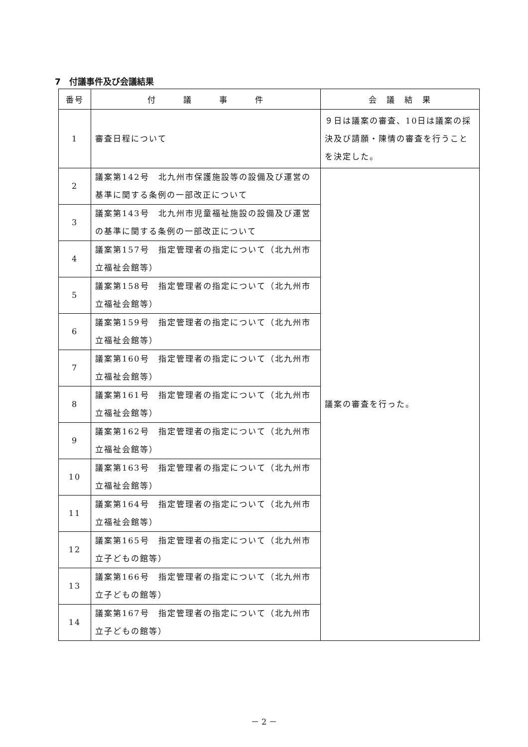7　付議事件及び会議結果
| 番号 | 付 議 事 件 | 会 議 結 果 |
| --- | --- | --- |
| 1 | 審査日程について | ９日は議案の審査、10日は議案の採決及び請願・陳情の審査を行うことを決定した。 |
| 2 | 議案第142号 北九州市保護施設等の設備及び運営の基準に関する条例の一部改正について | 議案の審査を行った。 |
| 3 | 議案第143号 北九州市児童福祉施設の設備及び運営の基準に関する条例の一部改正について | |
| 4 | 議案第157号 指定管理者の指定について（北九州市立福祉会館等） | |
| 5 | 議案第158号 指定管理者の指定について（北九州市立福祉会館等） | |
| 6 | 議案第159号 指定管理者の指定について（北九州市立福祉会館等） | |
| 7 | 議案第160号 指定管理者の指定について（北九州市立福祉会館等） | |
| 8 | 議案第161号 指定管理者の指定について（北九州市立福祉会館等） | |
| 9 | 議案第162号 指定管理者の指定について（北九州市立福祉会館等） | |
| 10 | 議案第163号 指定管理者の指定について（北九州市立福祉会館等） | |
| 11 | 議案第164号 指定管理者の指定について（北九州市立福祉会館等） | |
| 12 | 議案第165号 指定管理者の指定について（北九州市立子どもの館等） | |
| 13 | 議案第166号 指定管理者の指定について（北九州市立子どもの館等） | |
| 14 | 議案第167号 指定管理者の指定について（北九州市立子どもの館等） | |
－ 2 －